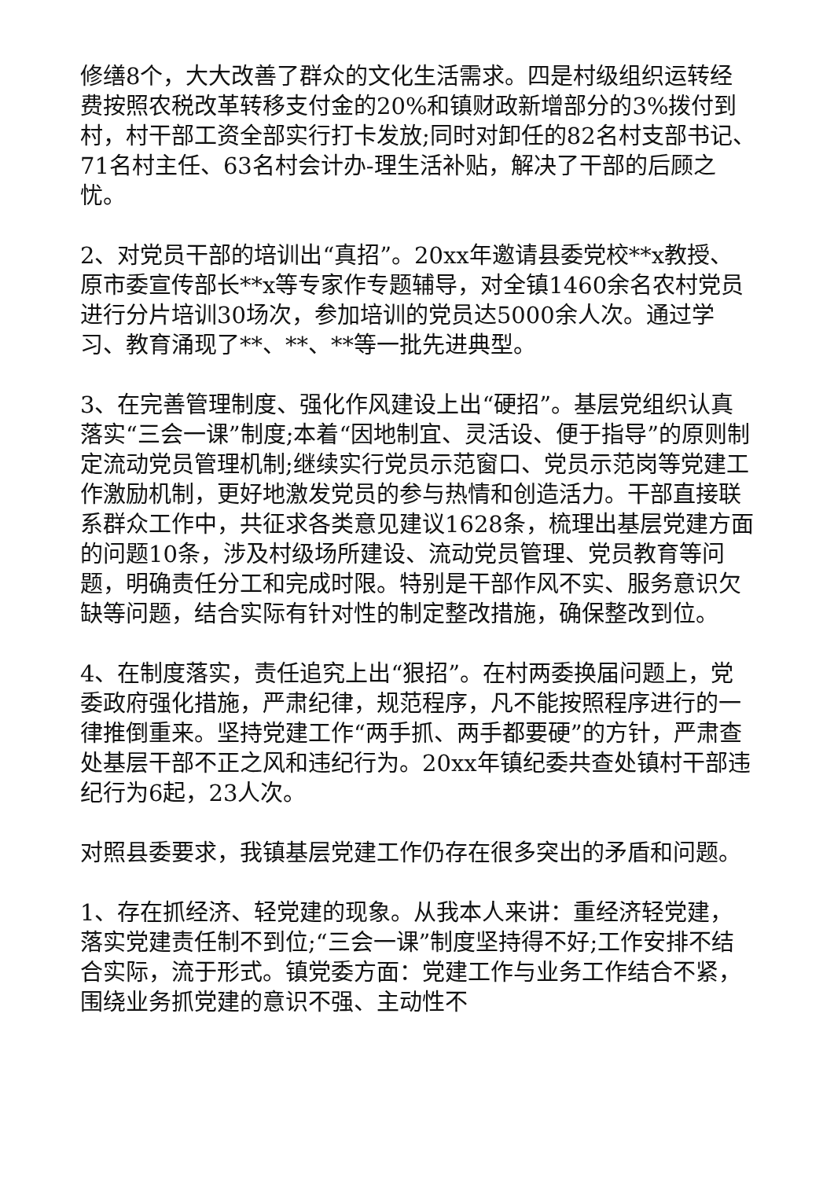修缮8个，大大改善了群众的文化生活需求。四是村级组织运转经费按照农税改革转移支付金的20%和镇财政新增部分的3%拨付到村，村干部工资全部实行打卡发放;同时对卸任的82名村支部书记、71名村主任、63名村会计办-理生活补贴，解决了干部的后顾之忧。
2、对党员干部的培训出“真招”。20xx年邀请县委党校**x教授、原市委宣传部长**x等专家作专题辅导，对全镇1460余名农村党员进行分片培训30场次，参加培训的党员达5000余人次。通过学习、教育涌现了**、**、**等一批先进典型。
3、在完善管理制度、强化作风建设上出“硬招”。基层党组织认真落实“三会一课”制度;本着“因地制宜、灵活设、便于指导”的原则制定流动党员管理机制;继续实行党员示范窗口、党员示范岗等党建工作激励机制，更好地激发党员的参与热情和创造活力。干部直接联系群众工作中，共征求各类意见建议1628条，梳理出基层党建方面的问题10条，涉及村级场所建设、流动党员管理、党员教育等问题，明确责任分工和完成时限。特别是干部作风不实、服务意识欠缺等问题，结合实际有针对性的制定整改措施，确保整改到位。
4、在制度落实，责任追究上出“狠招”。在村两委换届问题上，党委政府强化措施，严肃纪律，规范程序，凡不能按照程序进行的一律推倒重来。坚持党建工作“两手抓、两手都要硬”的方针，严肃查处基层干部不正之风和违纪行为。20xx年镇纪委共查处镇村干部违纪行为6起，23人次。
对照县委要求，我镇基层党建工作仍存在很多突出的矛盾和问题。
1、存在抓经济、轻党建的现象。从我本人来讲：重经济轻党建，落实党建责任制不到位;“三会一课”制度坚持得不好;工作安排不结合实际，流于形式。镇党委方面：党建工作与业务工作结合不紧，围绕业务抓党建的意识不强、主动性不